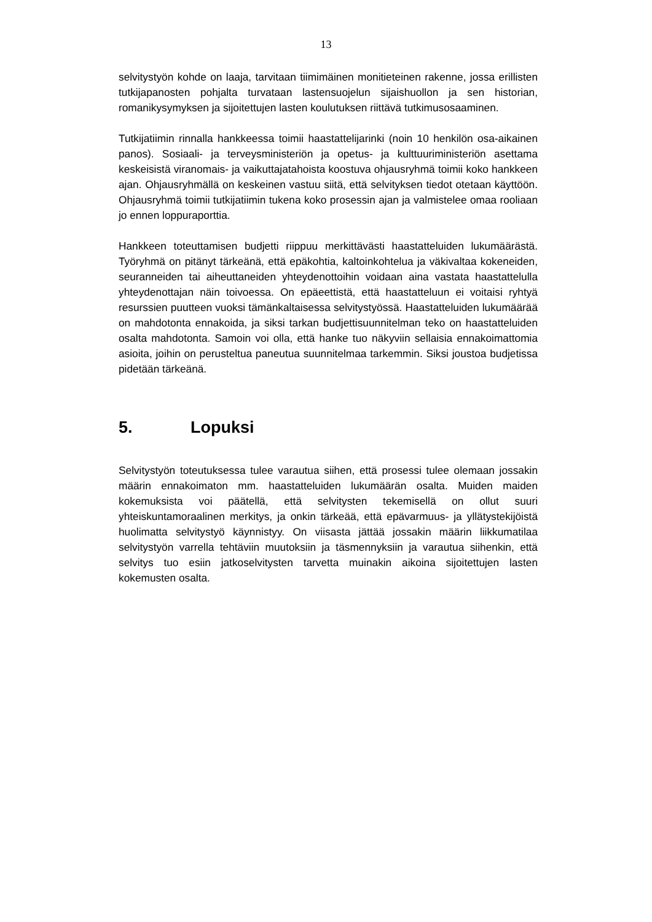13
selvitystyön kohde on laaja, tarvitaan tiimimäinen monitieteinen rakenne, jossa erillisten tutkijapanosten pohjalta turvataan lastensuojelun sijaishuollon ja sen historian, romanikysymyksen ja sijoitettujen lasten koulutuksen riittävä tutkimusosaaminen.
Tutkijatiimin rinnalla hankkeessa toimii haastattelijarinki (noin 10 henkilön osa-aikainen panos). Sosiaali- ja terveysministeriön ja opetus- ja kulttuuriministeriön asettama keskeisistä viranomais- ja vaikuttajatahoista koostuva ohjausryhmä toimii koko hankkeen ajan. Ohjausryhmällä on keskeinen vastuu siitä, että selvityksen tiedot otetaan käyttöön. Ohjausryhmä toimii tutkijatiimin tukena koko prosessin ajan ja valmistelee omaa rooliaan jo ennen loppuraporttia.
Hankkeen toteuttamisen budjetti riippuu merkittävästi haastatteluiden lukumäärästä. Työryhmä on pitänyt tärkeänä, että epäkohtia, kaltoinkohtelua ja väkivaltaa kokeneiden, seuranneiden tai aiheuttaneiden yhteydenottoihin voidaan aina vastata haastattelulla yhteydenottajan näin toivoessa. On epäeettistä, että haastatteluun ei voitaisi ryhtyä resurssien puutteen vuoksi tämänkaltaisessa selvitystyössä. Haastatteluiden lukumäärää on mahdotonta ennakoida, ja siksi tarkan budjettisuunnitelman teko on haastatteluiden osalta mahdotonta. Samoin voi olla, että hanke tuo näkyviin sellaisia ennakoimattomia asioita, joihin on perusteltua paneutua suunnitelmaa tarkemmin. Siksi joustoa budjetissa pidetään tärkeänä.
5. Lopuksi
Selvitystyön toteutuksessa tulee varautua siihen, että prosessi tulee olemaan jossakin määrin ennakoimaton mm. haastatteluiden lukumäärän osalta. Muiden maiden kokemuksista voi päätellä, että selvitysten tekemisellä on ollut suuri yhteiskuntamoraalinen merkitys, ja onkin tärkeää, että epävarmuus- ja yllätystekijöistä huolimatta selvitystyö käynnistyy. On viisasta jättää jossakin määrin liikkumatilaa selvitystyön varrella tehtäviin muutoksiin ja täsmennyksiin ja varautua siihenkin, että selvitys tuo esiin jatkoselvitysten tarvetta muinakin aikoina sijoitettujen lasten kokemusten osalta.